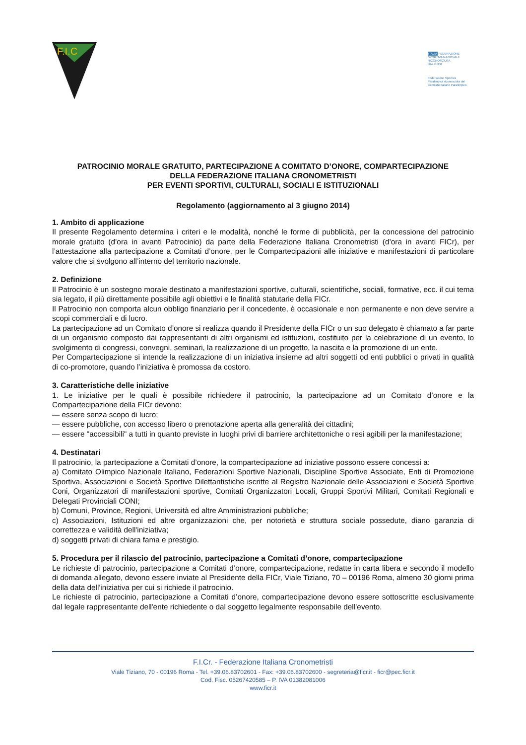F.I.C
ITALIA FEDERAZIONE
SPORTIVA NAZIONALE
RICONOSCIUTA
DAL CONI
Federazione Sportiva
Paralimpica riconosciuta dal
Comitato Italiano Paralimpico
PATROCINIO MORALE GRATUITO, PARTECIPAZIONE A COMITATO D’ONORE, COMPARTECIPAZIONE
DELLA FEDERAZIONE ITALIANA CRONOMETRISTI
PER EVENTI SPORTIVI, CULTURALI, SOCIALI E ISTITUZIONALI
Regolamento (aggiornamento al 3 giugno 2014)
1. Ambito di applicazione
Il presente Regolamento determina i criteri e le modalità, nonché le forme di pubblicità, per la concessione del patrocinio morale gratuito (d’ora in avanti Patrocinio) da parte della Federazione Italiana Cronometristi (d’ora in avanti FICr), per l’attestazione alla partecipazione a Comitati d’onore, per le Compartecipazioni alle iniziative e manifestazioni di particolare valore che si svolgono all’interno del territorio nazionale.
2. Definizione
Il Patrocinio è un sostegno morale destinato a manifestazioni sportive, culturali, scientifiche, sociali, formative, ecc. il cui tema sia legato, il più direttamente possibile agli obiettivi e le finalità statutarie della FICr.
Il Patrocinio non comporta alcun obbligo finanziario per il concedente, è occasionale e non permanente e non deve servire a scopi commerciali e di lucro.
La partecipazione ad un Comitato d’onore si realizza quando il Presidente della FICr o un suo delegato è chiamato a far parte di un organismo composto dai rappresentanti di altri organismi ed istituzioni, costituito per la celebrazione di un evento, lo svolgimento di congressi, convegni, seminari, la realizzazione di un progetto, la nascita e la promozione di un ente.
Per Compartecipazione si intende la realizzazione di un iniziativa insieme ad altri soggetti od enti pubblici o privati in qualità di co-promotore, quando l’iniziativa è promossa da costoro.
3. Caratteristiche delle iniziative
1. Le iniziative per le quali è possibile richiedere il patrocinio, la partecipazione ad un Comitato d’onore e la Compartecipazione della FICr devono:
— essere senza scopo di lucro;
— essere pubbliche, con accesso libero o prenotazione aperta alla generalità dei cittadini;
— essere "accessibili" a tutti in quanto previste in luoghi privi di barriere architettoniche o resi agibili per la manifestazione;
4. Destinatari
Il patrocinio, la partecipazione a Comitati d’onore, la compartecipazione ad iniziative possono essere concessi a:
a) Comitato Olimpico Nazionale Italiano, Federazioni Sportive Nazionali, Discipline Sportive Associate, Enti di Promozione Sportiva, Associazioni e Società Sportive Dilettantistiche iscritte al Registro Nazionale delle Associazioni e Società Sportive Coni, Organizzatori di manifestazioni sportive, Comitati Organizzatori Locali, Gruppi Sportivi Militari, Comitati Regionali e Delegati Provinciali CONI;
b) Comuni, Province, Regioni, Università ed altre Amministrazioni pubbliche;
c) Associazioni, Istituzioni ed altre organizzazioni che, per notorietà e struttura sociale possedute, diano garanzia di correttezza e validità dell'iniziativa;
d) soggetti privati di chiara fama e prestigio.
5. Procedura per il rilascio del patrocinio, partecipazione a Comitati d’onore, compartecipazione
Le richieste di patrocinio, partecipazione a Comitati d’onore, compartecipazione, redatte in carta libera e secondo il modello di domanda allegato, devono essere inviate al Presidente della FICr, Viale Tiziano, 70 – 00196 Roma, almeno 30 giorni prima della data dell'iniziativa per cui si richiede il patrocinio.
Le richieste di patrocinio, partecipazione a Comitati d’onore, compartecipazione devono essere sottoscritte esclusivamente dal legale rappresentante dell'ente richiedente o dal soggetto legalmente responsabile dell’evento.
F.I.Cr. - Federazione Italiana Cronometristi
Viale Tiziano, 70 - 00196 Roma - Tel. +39.06.83702601 - Fax: +39.06.83702600 - segreteria@ficr.it - ficr@pec.ficr.it
Cod. Fisc. 05267420585 – P. IVA 01382081006
www.ficr.it